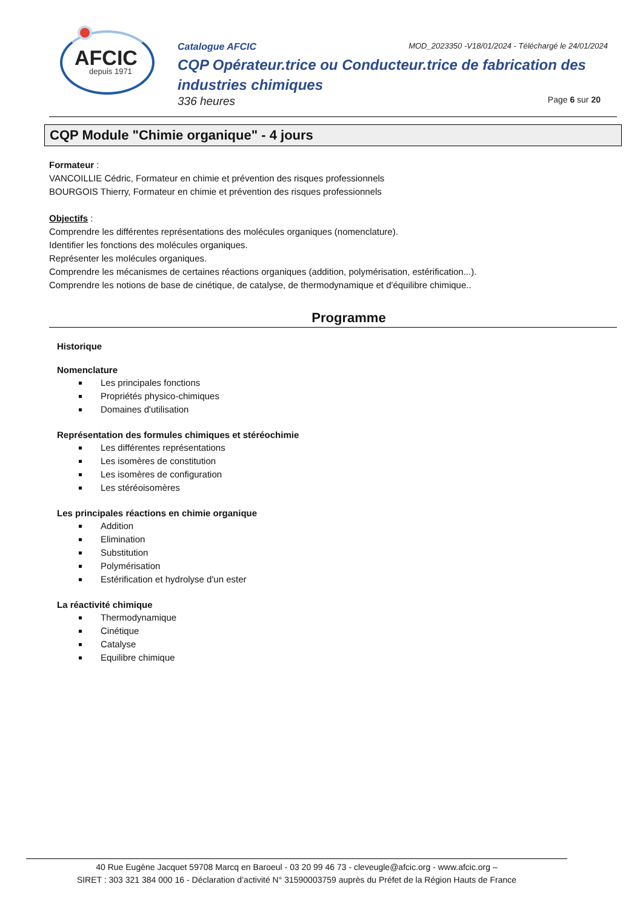AFCIC
depuis 1971
Catalogue AFCIC MOD_2023350 -V18/01/2024 - Téléchargé le 24/01/2024
CQP Opérateur.trice ou Conducteur.trice de fabrication des industries chimiques
336 heures Page 6 sur 20
CQP Module "Chimie organique" - 4 jours
Formateur :
VANCOILLIE Cédric, Formateur en chimie et prévention des risques professionnels
BOURGOIS Thierry, Formateur en chimie et prévention des risques professionnels
Objectifs :
Comprendre les différentes représentations des molécules organiques (nomenclature).
Identifier les fonctions des molécules organiques.
Représenter les molécules organiques.
Comprendre les mécanismes de certaines réactions organiques (addition, polymérisation, estérification...).
Comprendre les notions de base de cinétique, de catalyse, de thermodynamique et d'équilibre chimique..
Programme
Historique
Nomenclature
Les principales fonctions
Propriétés physico-chimiques
Domaines d'utilisation
Représentation des formules chimiques et stéréochimie
Les différentes représentations
Les isomères de constitution
Les isomères de configuration
Les stéréoisomères
Les principales réactions en chimie organique
Addition
Elimination
Substitution
Polymérisation
Estérification et hydrolyse d'un ester
La réactivité chimique
Thermodynamique
Cinétique
Catalyse
Equilibre chimique
40 Rue Eugène Jacquet 59708 Marcq en Baroeul - 03 20 99 46 73 - cleveugle@afcic.org - www.afcic.org –
SIRET : 303 321 384 000 16 - Déclaration d’activité N° 31590003759 auprès du Préfet de la Région Hauts de France